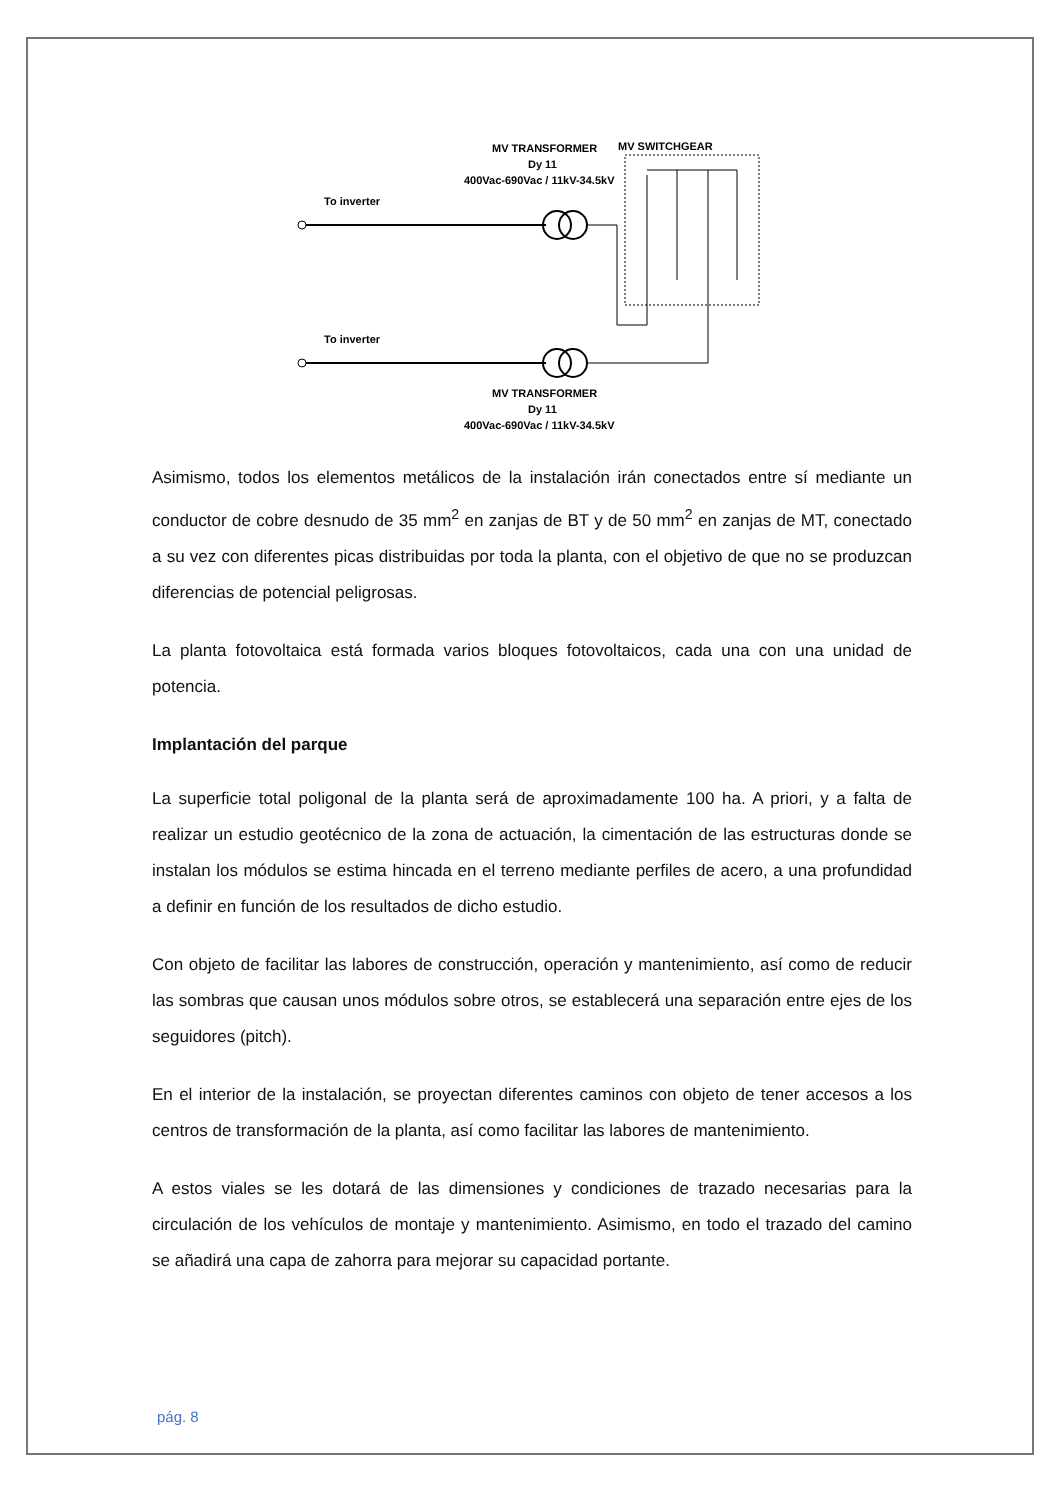MV TRANSFORMER
Dy 11
400Vac-690Vac / 11kV-34.5kV
MV SWITCHGEAR
To inverter
To inverter
MV TRANSFORMER
Dy 11
400Vac-690Vac / 11kV-34.5kV
Asimismo, todos los elementos metálicos de la instalación irán conectados entre sí mediante un conductor de cobre desnudo de 35 mm<sup>2</sup> en zanjas de BT y de 50 mm<sup>2</sup> en zanjas de MT, conectado a su vez con diferentes picas distribuidas por toda la planta, con el objetivo de que no se produzcan diferencias de potencial peligrosas.
La planta fotovoltaica está formada varios bloques fotovoltaicos, cada una con una unidad de potencia.
Implantación del parque
La superficie total poligonal de la planta será de aproximadamente 100 ha. A priori, y a falta de realizar un estudio geotécnico de la zona de actuación, la cimentación de las estructuras donde se instalan los módulos se estima hincada en el terreno mediante perfiles de acero, a una profundidad a definir en función de los resultados de dicho estudio.
Con objeto de facilitar las labores de construcción, operación y mantenimiento, así como de reducir las sombras que causan unos módulos sobre otros, se establecerá una separación entre ejes de los seguidores (pitch).
En el interior de la instalación, se proyectan diferentes caminos con objeto de tener accesos a los centros de transformación de la planta, así como facilitar las labores de mantenimiento.
A estos viales se les dotará de las dimensiones y condiciones de trazado necesarias para la circulación de los vehículos de montaje y mantenimiento. Asimismo, en todo el trazado del camino se añadirá una capa de zahorra para mejorar su capacidad portante.
pág. 8